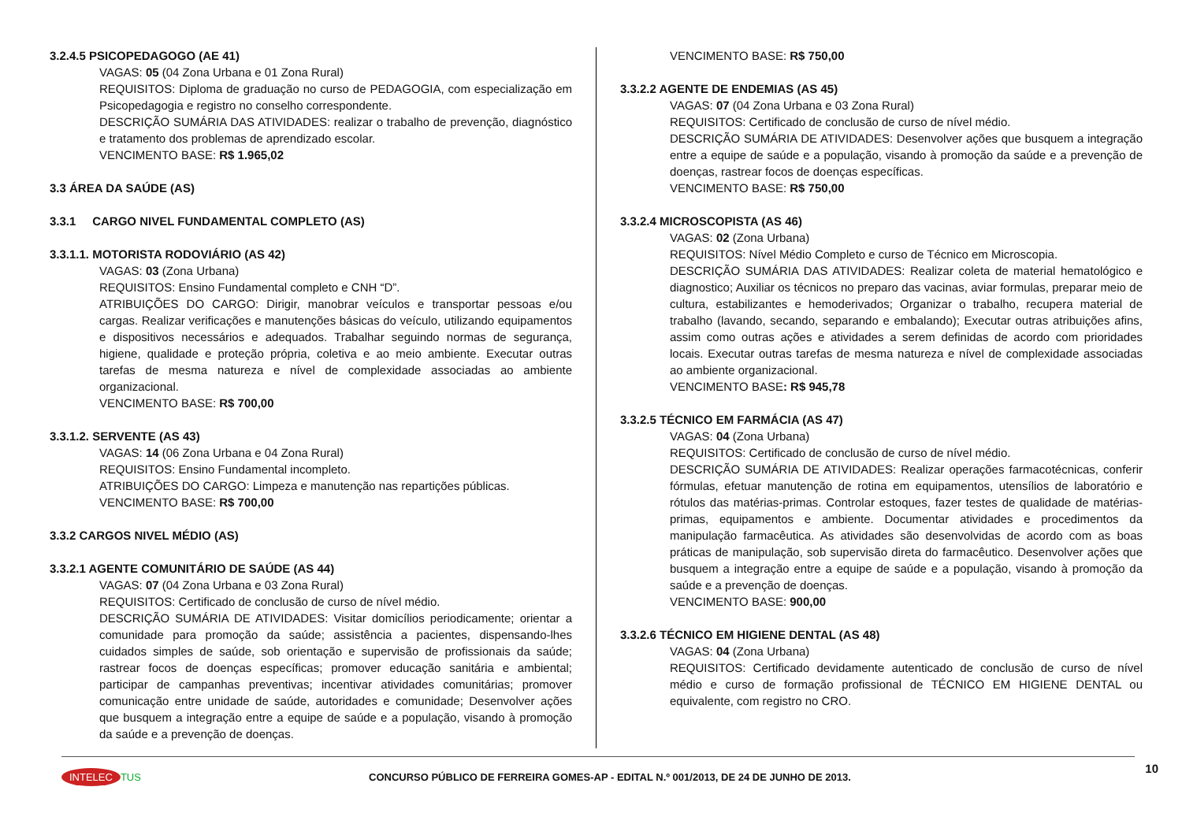3.2.4.5 PSICOPEDAGOGO (AE 41)
VAGAS: 05 (04 Zona Urbana e 01 Zona Rural)
REQUISITOS: Diploma de graduação no curso de PEDAGOGIA, com especialização em Psicopedagogia e registro no conselho correspondente.
DESCRIÇÃO SUMÁRIA DAS ATIVIDADES: realizar o trabalho de prevenção, diagnóstico e tratamento dos problemas de aprendizado escolar.
VENCIMENTO BASE: R$ 1.965,02
3.3 ÁREA DA SAÚDE (AS)
3.3.1 CARGO NIVEL FUNDAMENTAL COMPLETO (AS)
3.3.1.1. MOTORISTA RODOVIÁRIO (AS 42)
VAGAS: 03 (Zona Urbana)
REQUISITOS: Ensino Fundamental completo e CNH “D”.
ATRIBUIÇÕES DO CARGO: Dirigir, manobrar veículos e transportar pessoas e/ou cargas. Realizar verificações e manutenções básicas do veículo, utilizando equipamentos e dispositivos necessários e adequados. Trabalhar seguindo normas de segurança, higiene, qualidade e proteção própria, coletiva e ao meio ambiente. Executar outras tarefas de mesma natureza e nível de complexidade associadas ao ambiente organizacional.
VENCIMENTO BASE: R$ 700,00
3.3.1.2. SERVENTE (AS 43)
VAGAS: 14 (06 Zona Urbana e 04 Zona Rural)
REQUISITOS: Ensino Fundamental incompleto.
ATRIBUIÇÕES DO CARGO: Limpeza e manutenção nas repartições públicas.
VENCIMENTO BASE: R$ 700,00
3.3.2 CARGOS NIVEL MÉDIO (AS)
3.3.2.1 AGENTE COMUNITÁRIO DE SAÚDE (AS 44)
VAGAS: 07 (04 Zona Urbana e 03 Zona Rural)
REQUISITOS: Certificado de conclusão de curso de nível médio.
DESCRIÇÃO SUMÁRIA DE ATIVIDADES: Visitar domicílios periodicamente; orientar a comunidade para promoção da saúde; assistência a pacientes, dispensando-lhes cuidados simples de saúde, sob orientação e supervisão de profissionais da saúde; rastrear focos de doenças específicas; promover educação sanitária e ambiental; participar de campanhas preventivas; incentivar atividades comunitárias; promover comunicação entre unidade de saúde, autoridades e comunidade; Desenvolver ações que busquem a integração entre a equipe de saúde e a população, visando à promoção da saúde e a prevenção de doenças.
VENCIMENTO BASE: R$ 750,00
3.3.2.2 AGENTE DE ENDEMIAS (AS 45)
VAGAS: 07 (04 Zona Urbana e 03 Zona Rural)
REQUISITOS: Certificado de conclusão de curso de nível médio.
DESCRIÇÃO SUMÁRIA DE ATIVIDADES: Desenvolver ações que busquem a integração entre a equipe de saúde e a população, visando à promoção da saúde e a prevenção de doenças, rastrear focos de doenças específicas.
VENCIMENTO BASE: R$ 750,00
3.3.2.4 MICROSCOPISTA (AS 46)
VAGAS: 02 (Zona Urbana)
REQUISITOS: Nível Médio Completo e curso de Técnico em Microscopia.
DESCRIÇÃO SUMÁRIA DAS ATIVIDADES: Realizar coleta de material hematológico e diagnostico; Auxiliar os técnicos no preparo das vacinas, aviar formulas, preparar meio de cultura, estabilizantes e hemoderivados; Organizar o trabalho, recupera material de trabalho (lavando, secando, separando e embalando); Executar outras atribuições afins, assim como outras ações e atividades a serem definidas de acordo com prioridades locais. Executar outras tarefas de mesma natureza e nível de complexidade associadas ao ambiente organizacional.
VENCIMENTO BASE: R$ 945,78
3.3.2.5 TÉCNICO EM FARMÁCIA (AS 47)
VAGAS: 04 (Zona Urbana)
REQUISITOS: Certificado de conclusão de curso de nível médio.
DESCRIÇÃO SUMÁRIA DE ATIVIDADES: Realizar operações farmacotécnicas, conferir fórmulas, efetuar manutenção de rotina em equipamentos, utensílios de laboratório e rótulos das matérias-primas. Controlar estoques, fazer testes de qualidade de matérias-primas, equipamentos e ambiente. Documentar atividades e procedimentos da manipulação farmacêutica. As atividades são desenvolvidas de acordo com as boas práticas de manipulação, sob supervisão direta do farmacêutico. Desenvolver ações que busquem a integração entre a equipe de saúde e a população, visando à promoção da saúde e a prevenção de doenças.
VENCIMENTO BASE: 900,00
3.3.2.6 TÉCNICO EM HIGIENE DENTAL (AS 48)
VAGAS: 04 (Zona Urbana)
REQUISITOS: Certificado devidamente autenticado de conclusão de curso de nível médio e curso de formação profissional de TÉCNICO EM HIGIENE DENTAL ou equivalente, com registro no CRO.
10
INTELEC TUS
CONCURSO PÚBLICO DE FERREIRA GOMES-AP - EDITAL N.º 001/2013, DE 24 DE JUNHO DE 2013.